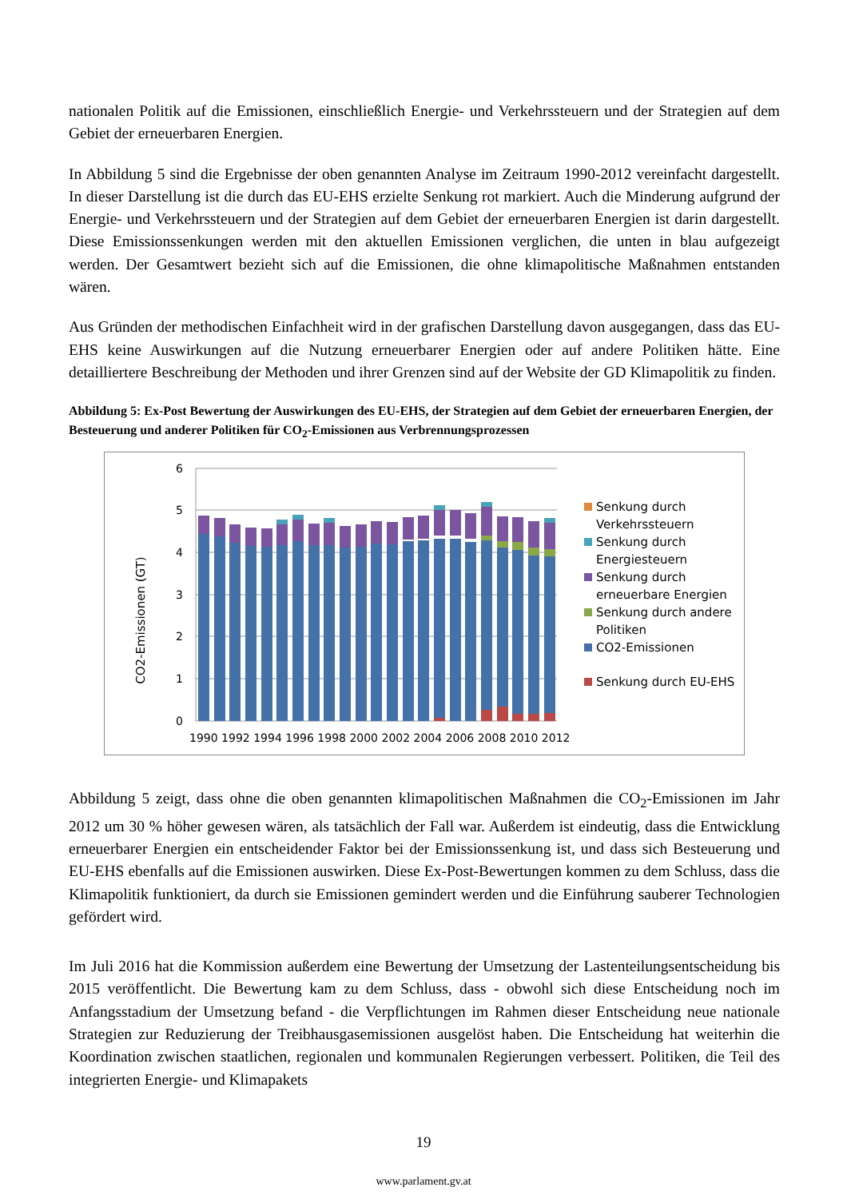nationalen Politik auf die Emissionen, einschließlich Energie- und Verkehrssteuern und der Strategien auf dem Gebiet der erneuerbaren Energien.
In Abbildung 5 sind die Ergebnisse der oben genannten Analyse im Zeitraum 1990-2012 vereinfacht dargestellt. In dieser Darstellung ist die durch das EU-EHS erzielte Senkung rot markiert. Auch die Minderung aufgrund der Energie- und Verkehrssteuern und der Strategien auf dem Gebiet der erneuerbaren Energien ist darin dargestellt. Diese Emissionssenkungen werden mit den aktuellen Emissionen verglichen, die unten in blau aufgezeigt werden. Der Gesamtwert bezieht sich auf die Emissionen, die ohne klimapolitische Maßnahmen entstanden wären.
Aus Gründen der methodischen Einfachheit wird in der grafischen Darstellung davon ausgegangen, dass das EU-EHS keine Auswirkungen auf die Nutzung erneuerbarer Energien oder auf andere Politiken hätte. Eine detailliertere Beschreibung der Methoden und ihrer Grenzen sind auf der Website der GD Klimapolitik zu finden.
Abbildung 5: Ex-Post Bewertung der Auswirkungen des EU-EHS, der Strategien auf dem Gebiet der erneuerbaren Energien, der Besteuerung und anderer Politiken für CO<sub>2</sub>-Emissionen aus Verbrennungsprozessen
6
5
4
3
2
1
0
CO2-Emissionen (GT)
1990 1992 1994 1996 1998 2000 2002 2004 2006 2008 2010 2012
Senkung durch
Verkehrssteuern
Senkung durch
Energiesteuern
Senkung durch
erneuerbare Energien
Senkung durch andere
Politiken
CO2-Emissionen
Senkung durch EU-EHS
Abbildung 5 zeigt, dass ohne die oben genannten klimapolitischen Maßnahmen die CO<sub>2</sub>-Emissionen im Jahr 2012 um 30 % höher gewesen wären, als tatsächlich der Fall war. Außerdem ist eindeutig, dass die Entwicklung erneuerbarer Energien ein entscheidender Faktor bei der Emissionssenkung ist, und dass sich Besteuerung und EU-EHS ebenfalls auf die Emissionen auswirken. Diese Ex-Post-Bewertungen kommen zu dem Schluss, dass die Klimapolitik funktioniert, da durch sie Emissionen gemindert werden und die Einführung sauberer Technologien gefördert wird.
Im Juli 2016 hat die Kommission außerdem eine Bewertung der Umsetzung der Lastenteilungsentscheidung bis 2015 veröffentlicht. Die Bewertung kam zu dem Schluss, dass - obwohl sich diese Entscheidung noch im Anfangsstadium der Umsetzung befand - die Verpflichtungen im Rahmen dieser Entscheidung neue nationale Strategien zur Reduzierung der Treibhausgasemissionen ausgelöst haben. Die Entscheidung hat weiterhin die Koordination zwischen staatlichen, regionalen und kommunalen Regierungen verbessert. Politiken, die Teil des integrierten Energie- und Klimapakets
19
www.parlament.gv.at